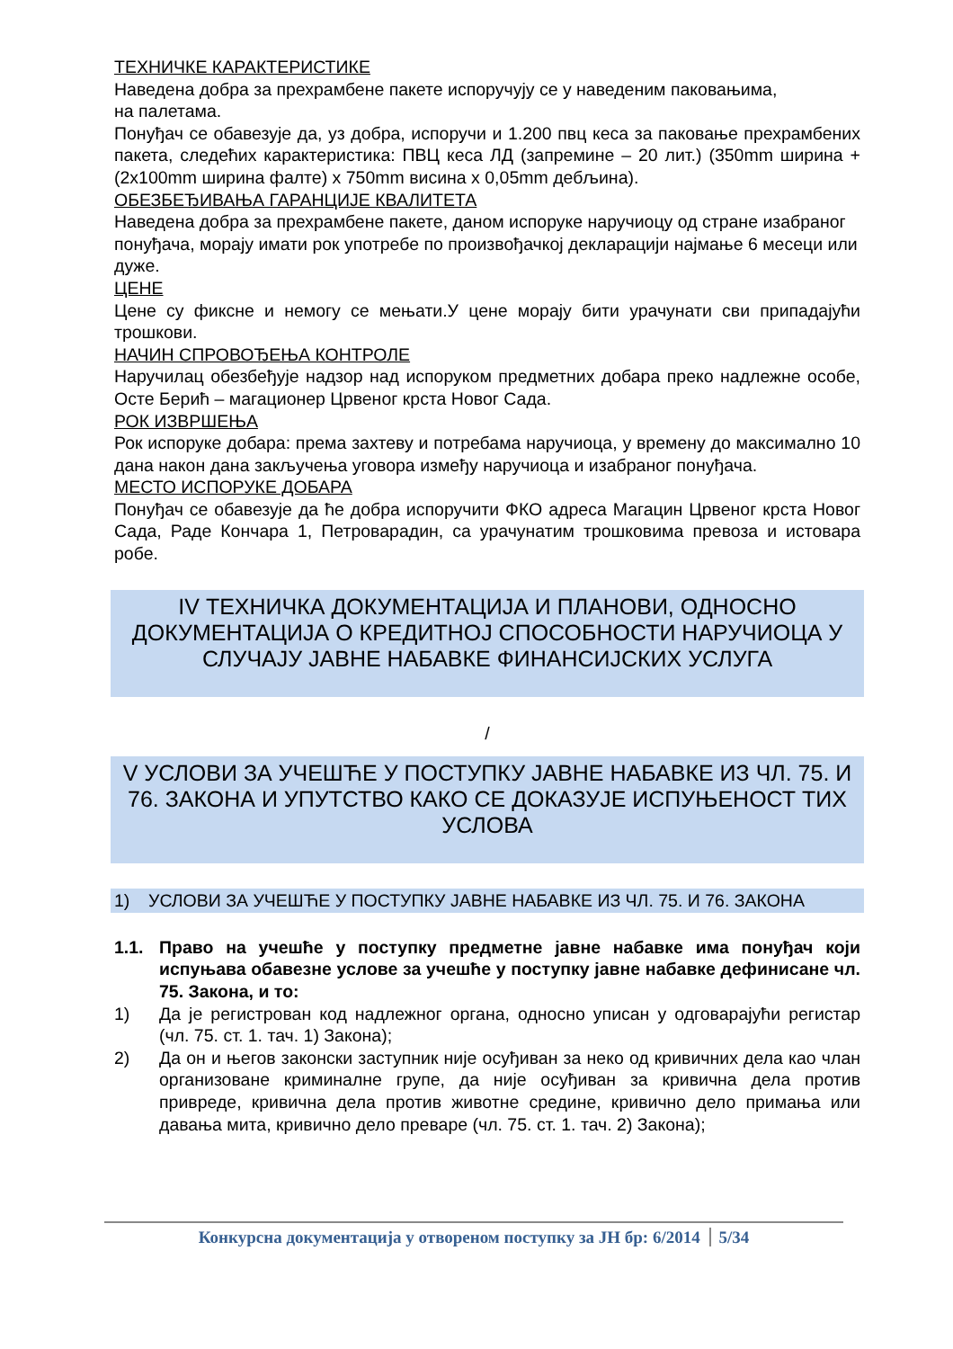ТЕХНИЧКЕ КАРАКТЕРИСТИКЕ
Наведена добра за прехрамбене пакете испоручују се у наведеним паковањима,
на палетама.
Понуђач се обавезује да, уз добра, испоручи и 1.200 пвц кеса за паковање прехрамбених пакета, следећих карактеристика: ПВЦ кеса ЛД (запремине – 20 лит.) (350mm ширина + (2x100mm ширина фалте) x 750mm висина x 0,05mm дебљина).
ОБЕЗБЕЂИВАЊА ГАРАНЦИЈЕ КВАЛИТЕТА
Наведена добра за прехрамбене пакете, даном испоруке наручиоцу од стране изабраног понуђача, морају имати рок употребе по произвођачкој декларацији најмање 6 месеци или дуже.
ЦЕНЕ
Цене су фиксне и немогу се мењати.У цене морају бити урачунати сви припадајући трошкови.
НАЧИН СПРОВОЂЕЊА КОНТРОЛЕ
Наручилац обезбеђује надзор над испоруком предметних добара преко надлежне особе, Осте Берић – магационер Црвеног крста Новог Сада.
РОК ИЗВРШЕЊА
Рок испоруке добара: према захтеву и потребама наручиоца, у времену до максимално 10 дана након дана закључења уговора између наручиоца и изабраног понуђача.
МЕСТО ИСПОРУКЕ ДОБАРА
Понуђач се обавезује да ће добра испоручити ФКО адреса Магацин Црвеног крста Новог Сада, Раде Кончара 1, Петроварадин, са урачунатим трошковима превоза и истовара робе.
IV ТЕХНИЧКА ДОКУМЕНТАЦИЈА И ПЛАНОВИ, ОДНОСНО ДОКУМЕНТАЦИЈА О КРЕДИТНОЈ СПОСОБНОСТИ НАРУЧИОЦА У СЛУЧАЈУ ЈАВНЕ НАБАВКЕ ФИНАНСИЈСКИХ УСЛУГА
/
V УСЛОВИ ЗА УЧЕШЋЕ У ПОСТУПКУ ЈАВНЕ НАБАВКЕ ИЗ ЧЛ. 75. И 76. ЗАКОНА И УПУТСТВО КАКО СЕ ДОКАЗУЈЕ ИСПУЊЕНОСТ ТИХ УСЛОВА
1) УСЛОВИ ЗА УЧЕШЋЕ У ПОСТУПКУ ЈАВНЕ НАБАВКЕ ИЗ ЧЛ. 75. И 76. ЗАКОНА
1.1. Право на учешће у поступку предметне јавне набавке има понуђач који испуњава обавезне услове за учешће у поступку јавне набавке дефинисане чл. 75. Закона, и то:
1) Да је регистрован код надлежног органа, односно уписан у одговарајући регистар (чл. 75. ст. 1. тач. 1) Закона);
2) Да он и његов законски заступник није осуђиван за неко од кривичних дела као члан организоване криминалне групе, да није осуђиван за кривична дела против привреде, кривична дела против животне средине, кривично дело примања или давања мита, кривично дело преваре (чл. 75. ст. 1. тач. 2) Закона);
Конкурсна документација у отвореном поступку за ЈН бр: 6/2014 5/34